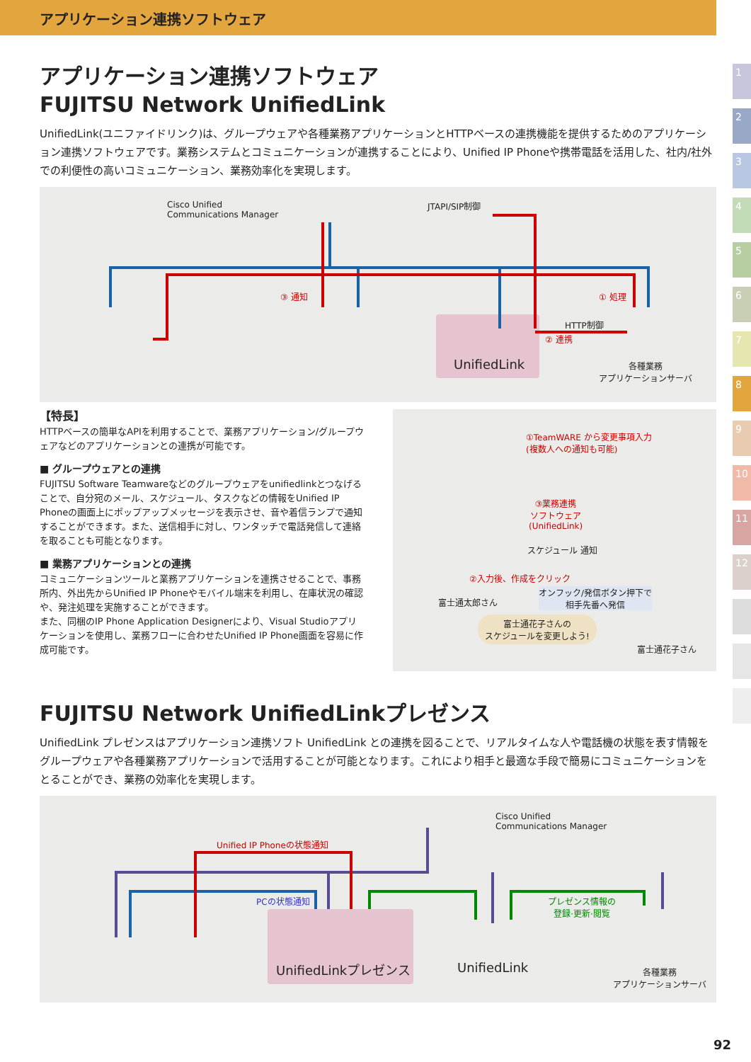アプリケーション連携ソフトウェア
1
2
3
4
5
6
7
8
9
10
11
12
アプリケーション連携ソフトウェア
FUJITSU Network UnifiedLink
UnifiedLink(ユニファイドリンク)は、グループウェアや各種業務アプリケーションとHTTPベースの連携機能を提供するためのアプリケーション連携ソフトウェアです。業務システムとコミュニケーションが連携することにより、Unified IP Phoneや携帯電話を活用した、社内/社外での利便性の高いコミュニケーション、業務効率化を実現します。
Cisco Unified
Communications Manager
JTAPI/SIP制御
③ 通知 ① 処理
HTTP制御
② 連携
UnifiedLink
各種業務
アプリケーションサーバ
【特長】
HTTPベースの簡単なAPIを利用することで、業務アプリケーション/グループウェアなどのアプリケーションとの連携が可能です。
■ グループウェアとの連携
FUJITSU Software Teamwareなどのグループウェアをunifiedlinkとつなげることで、自分宛のメール、スケジュール、タスクなどの情報をUnified IP Phoneの画面上にポップアップメッセージを表示させ、音や着信ランプで通知することができます。また、送信相手に対し、ワンタッチで電話発信して連絡を取ることも可能となります。
■ 業務アプリケーションとの連携
コミュニケーションツールと業務アプリケーションを連携させることで、事務所内、外出先からUnified IP Phoneやモバイル端末を利用し、在庫状況の確認や、発注処理を実施することができます。
また、同梱のIP Phone Application Designerにより、Visual Studioアプリケーションを使用し、業務フローに合わせたUnified IP Phone画面を容易に作成可能です。
①TeamWARE から変更事項入力
(複数人への通知も可能)
③業務連携
ソフトウェア
(UnifiedLink)
スケジュール 通知
②入力後、作成をクリック
オンフック/発信ボタン押下で
相手先番へ発信
富士通太郎さん
富士通花子さんの
スケジュールを変更しよう!
富士通花子さん
FUJITSU Network UnifiedLinkプレゼンス
UnifiedLink プレゼンスはアプリケーション連携ソフト UnifiedLink との連携を図ることで、リアルタイムな人や電話機の状態を表す情報をグループウェアや各種業務アプリケーションで活用することが可能となります。これにより相手と最適な手段で簡易にコミュニケーションをとることができ、業務の効率化を実現します。
Cisco Unified
Communications Manager
Unified IP Phoneの状態通知
PCの状態通知
プレゼンス情報の
登録·更新·閲覧
UnifiedLinkプレゼンス UnifiedLink
各種業務
アプリケーションサーバ
92